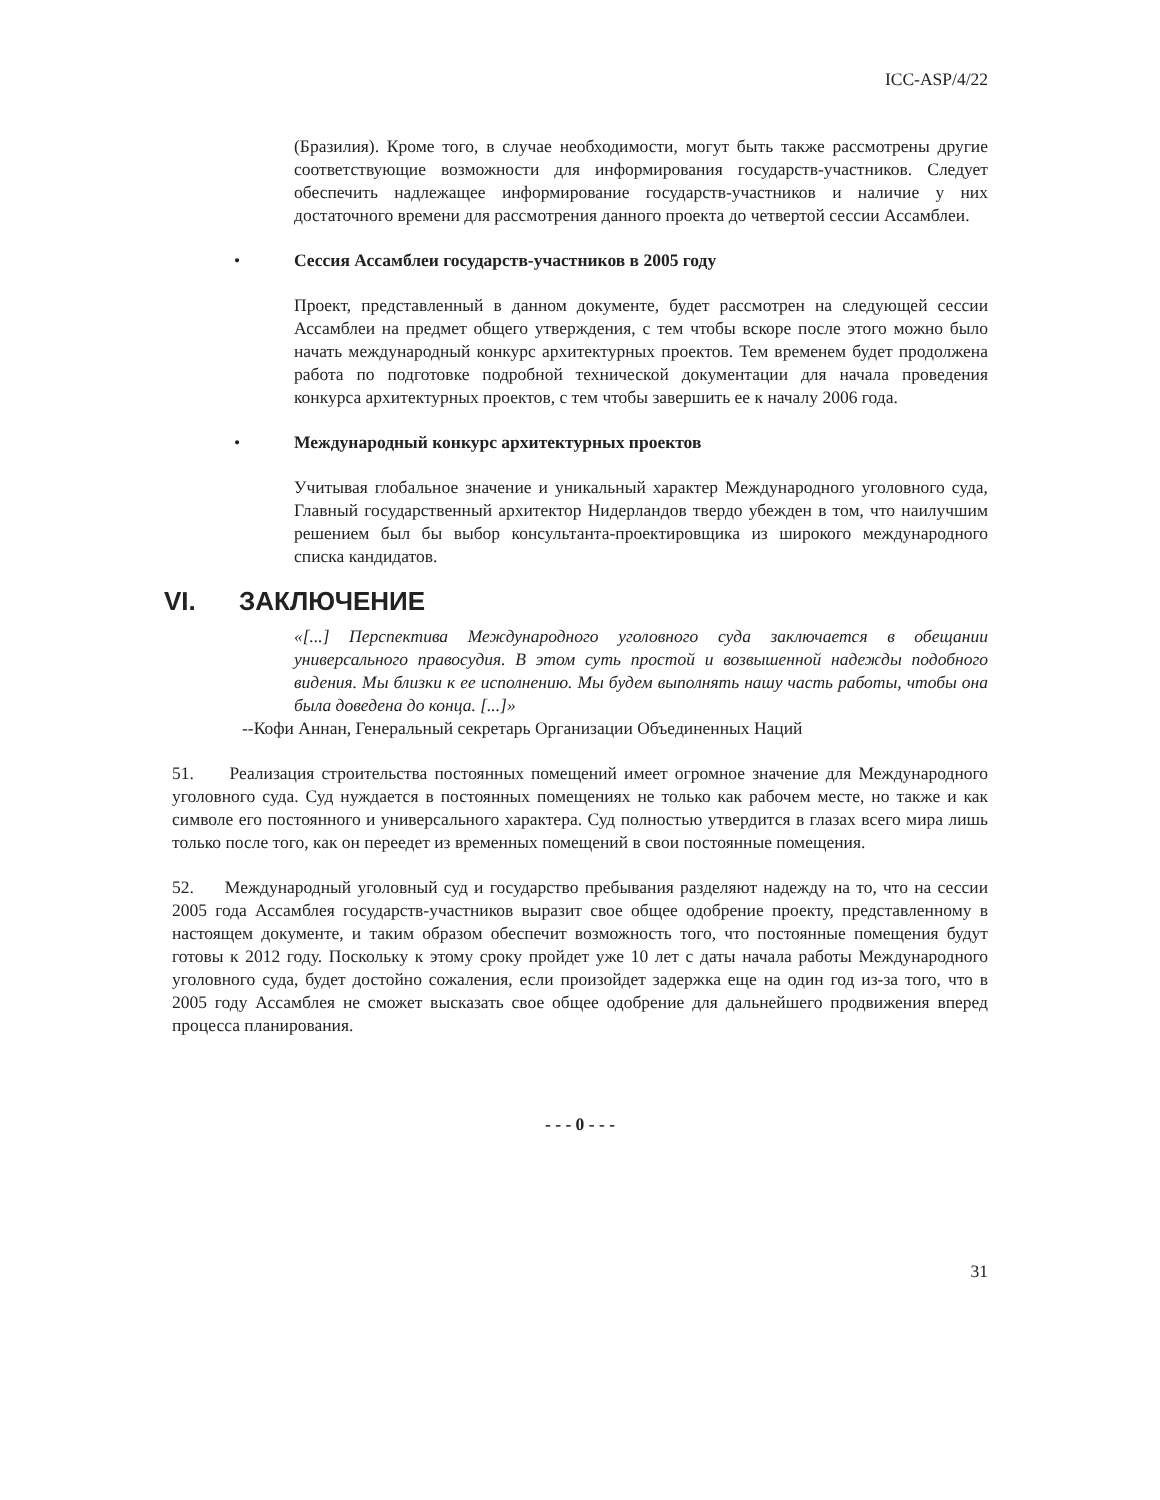ICC-ASP/4/22
(Бразилия). Кроме того, в случае необходимости, могут быть также рассмотрены другие соответствующие возможности для информирования государств-участников. Следует обеспечить надлежащее информирование государств-участников и наличие у них достаточного времени для рассмотрения данного проекта до четвертой сессии Ассамблеи.
• Сессия Ассамблеи государств-участников в 2005 году
Проект, представленный в данном документе, будет рассмотрен на следующей сессии Ассамблеи на предмет общего утверждения, с тем чтобы вскоре после этого можно было начать международный конкурс архитектурных проектов. Тем временем будет продолжена работа по подготовке подробной технической документации для начала проведения конкурса архитектурных проектов, с тем чтобы завершить ее к началу 2006 года.
• Международный конкурс архитектурных проектов
Учитывая глобальное значение и уникальный характер Международного уголовного суда, Главный государственный архитектор Нидерландов твердо убежден в том, что наилучшим решением был бы выбор консультанта-проектировщика из широкого международного списка кандидатов.
VI. ЗАКЛЮЧЕНИЕ
«[...] Перспектива Международного уголовного суда заключается в обещании универсального правосудия. В этом суть простой и возвышенной надежды подобного видения. Мы близки к ее исполнению. Мы будем выполнять нашу часть работы, чтобы она была доведена до конца. [...]»
--Кофи Аннан, Генеральный секретарь Организации Объединенных Наций
51. Реализация строительства постоянных помещений имеет огромное значение для Международного уголовного суда. Суд нуждается в постоянных помещениях не только как рабочем месте, но также и как символе его постоянного и универсального характера. Суд полностью утвердится в глазах всего мира лишь только после того, как он переедет из временных помещений в свои постоянные помещения.
52. Международный уголовный суд и государство пребывания разделяют надежду на то, что на сессии 2005 года Ассамблея государств-участников выразит свое общее одобрение проекту, представленному в настоящем документе, и таким образом обеспечит возможность того, что постоянные помещения будут готовы к 2012 году. Поскольку к этому сроку пройдет уже 10 лет с даты начала работы Международного уголовного суда, будет достойно сожаления, если произойдет задержка еще на один год из-за того, что в 2005 году Ассамблея не сможет высказать свое общее одобрение для дальнейшего продвижения вперед процесса планирования.
- - - 0 - - -
31